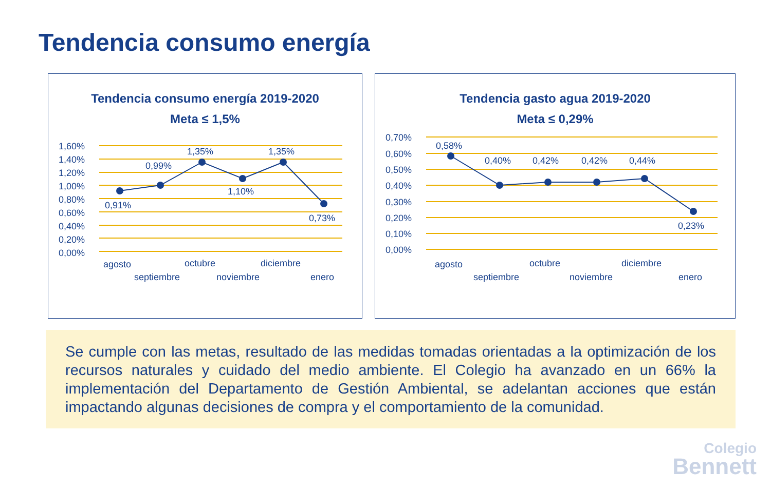Tendencia consumo energía
Tendencia consumo energía 2019-2020
Meta ≤ 1,5%
1,60%
1,40%
1,20%
1,00%
0,80%
0,60%
0,40%
0,20%
0,00%
0,91%
0,99%
1,35%
1,10%
1,35%
0,73%
agosto
septiembre
octubre
noviembre
diciembre
enero
Tendencia gasto agua 2019-2020
Meta ≤ 0,29%
0,70%
0,60%
0,50%
0,40%
0,30%
0,20%
0,10%
0,00%
0,58%
0,40%
0,42%
0,42%
0,44%
0,23%
agosto
septiembre
octubre
noviembre
diciembre
enero
Se cumple con las metas, resultado de las medidas tomadas orientadas a la optimización de los recursos naturales y cuidado del medio ambiente. El Colegio ha avanzado en un 66% la implementación del Departamento de Gestión Ambiental, se adelantan acciones que están impactando algunas decisiones de compra y el comportamiento de la comunidad.
Colegio
Bennett